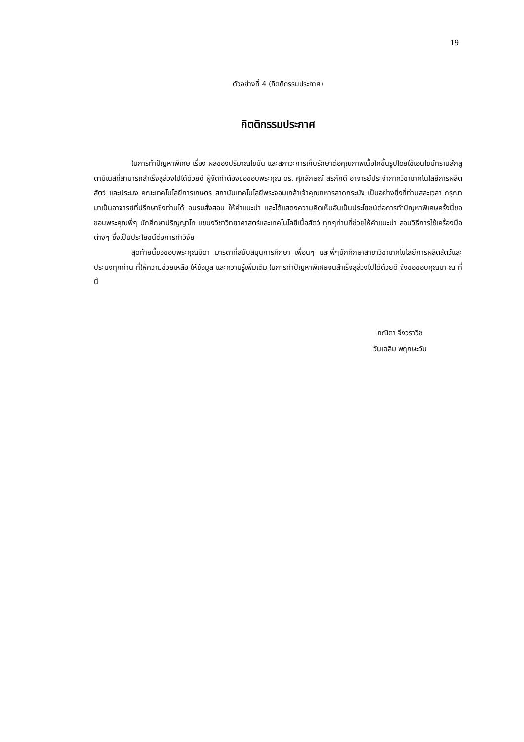19
ตัวอย่างที่ 4 (กิตติกรรมประกาศ)
กิตติกรรมประกาศ
ในการทำปัญหาพิเศษ เรื่อง ผลของปริมาณไขมัน และสภาวะการเก็บรักษาต่อคุณภาพเนื้อโคขึ้นรูปโดยใช้เอนไซม์ทรานส์กลูตามิเนสที่สามารถสำเร็จลุล่วงไปได้ด้วยดี ผู้จัดทำต้องขอขอบพระคุณ ดร. ศุภลักษณ์ สรภักดี อาจารย์ประจำภาควิชาเทคโนโลยีการผลิตสัตว์ และประมง คณะเทคโนโลยีการเกษตร สถาบันเทคโนโลยีพระจอมเกล้าเจ้าคุณทหารลาดกระบัง เป็นอย่างยิ่งที่ท่านสละเวลา กรุณามาเป็นอาจารย์ที่ปรึกษาซึ่งท่านได้ อบรมสั่งสอน ให้คำแนะนำ และได้แสดงความคิดเห็นอันเป็นประโยชน์ต่อการทำปัญหาพิเศษครั้งนี้ขอขอบพระคุณพี่ๆ นักศึกษาปริญญาโท แขนงวิชาวิทยาศาสตร์และเทคโนโลยีเนื้อสัตว์ ทุกๆท่านที่ช่วยให้คำแนะนำ สอนวิธีการใช้เครื่องมือต่างๆ ซึ่งเป็นประโยชน์ต่อการทำวิจัย
สุดท้ายนี้ขอขอบพระคุณบิดา มารดาที่สนับสนุนการศึกษา เพื่อนๆ และพี่ๆนักศึกษาสาขาวิชาเทคโนโลยีการผลิตสัตว์และประมงทุกท่าน ที่ให้ความช่วยเหลือ ให้ข้อมูล และความรู้เพิ่มเติม ในการทำปัญหาพิเศษจนสำเร็จลุล่วงไปได้ด้วยดี จึงขอขอบคุณมา ณ ที่นี้
ภณิตา จึงวราวิช
วันเฉลิม พฤกษะวัน